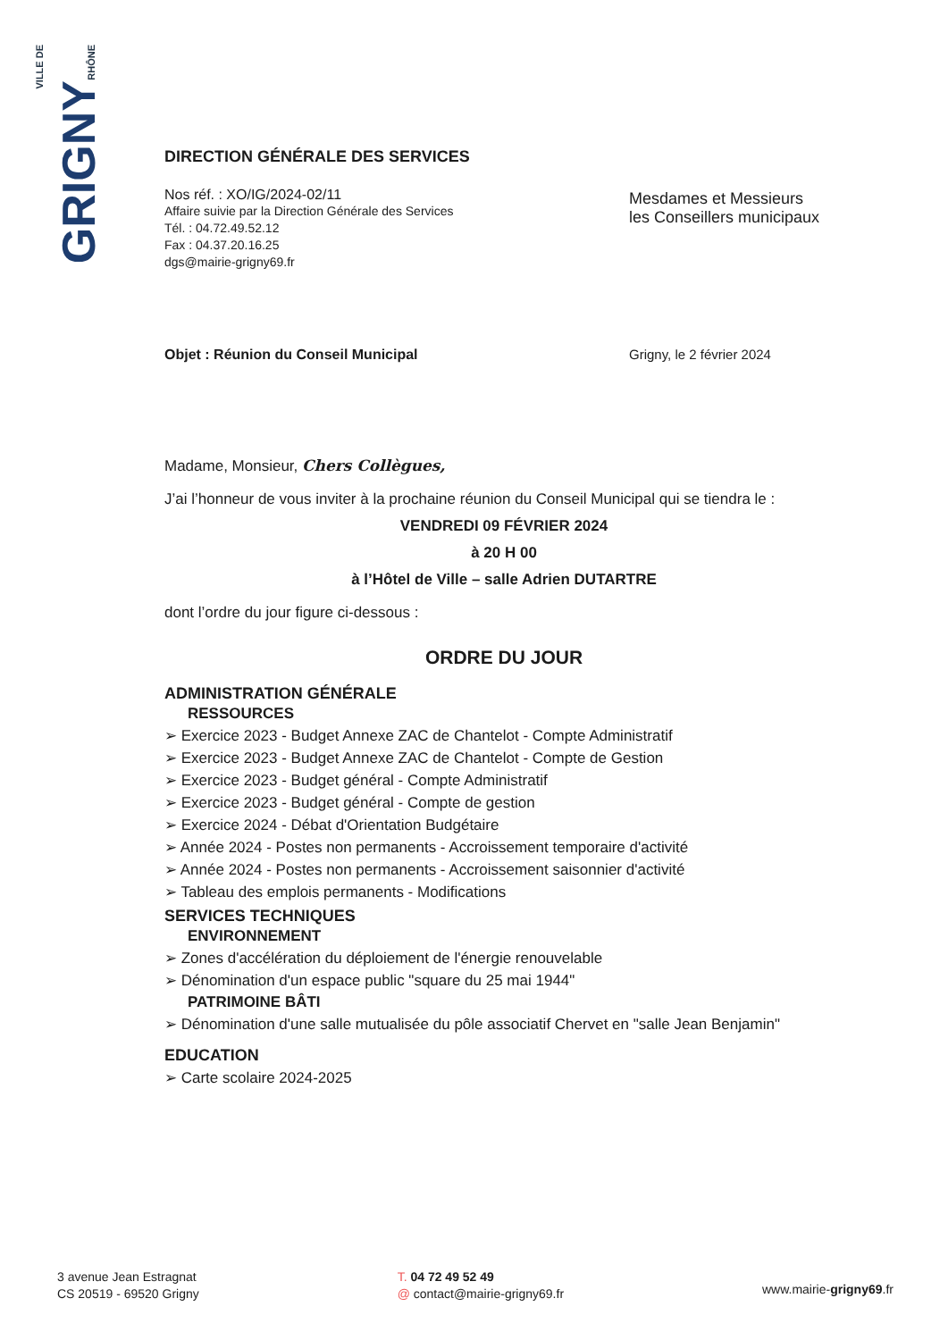VILLE DE
GRIGNY
RHÔNE
DIRECTION GÉNÉRALE DES SERVICES
Nos réf. : XO/IG/2024-02/11
Affaire suivie par la Direction Générale des Services
Tél. : 04.72.49.52.12
Fax : 04.37.20.16.25
dgs@mairie-grigny69.fr
Mesdames et Messieurs
les Conseillers municipaux
Objet : Réunion du Conseil Municipal
Grigny, le 2 février 2024
Madame, Monsieur, Chers Collègues,
J’ai l’honneur de vous inviter à la prochaine réunion du Conseil Municipal qui se tiendra le :
VENDREDI 09 FÉVRIER 2024
à 20 H 00
à l’Hôtel de Ville – salle Adrien DUTARTRE
dont l’ordre du jour figure ci-dessous :
ORDRE DU JOUR
ADMINISTRATION GÉNÉRALE
RESSOURCES
➢ Exercice 2023 - Budget Annexe ZAC de Chantelot - Compte Administratif
➢ Exercice 2023 - Budget Annexe ZAC de Chantelot - Compte de Gestion
➢ Exercice 2023 - Budget général - Compte Administratif
➢ Exercice 2023 - Budget général - Compte de gestion
➢ Exercice 2024 - Débat d'Orientation Budgétaire
➢ Année 2024 - Postes non permanents - Accroissement temporaire d'activité
➢ Année 2024 - Postes non permanents - Accroissement saisonnier d'activité
➢ Tableau des emplois permanents - Modifications
SERVICES TECHNIQUES
ENVIRONNEMENT
➢ Zones d'accélération du déploiement de l'énergie renouvelable
➢ Dénomination d'un espace public "square du 25 mai 1944"
PATRIMOINE BÂTI
➢ Dénomination d'une salle mutualisée du pôle associatif Chervet en "salle Jean Benjamin"
EDUCATION
➢ Carte scolaire 2024-2025
3 avenue Jean Estragnat
CS 20519 - 69520 Grigny
T. 04 72 49 52 49
@ contact@mairie-grigny69.fr
www.mairie-grigny69.fr